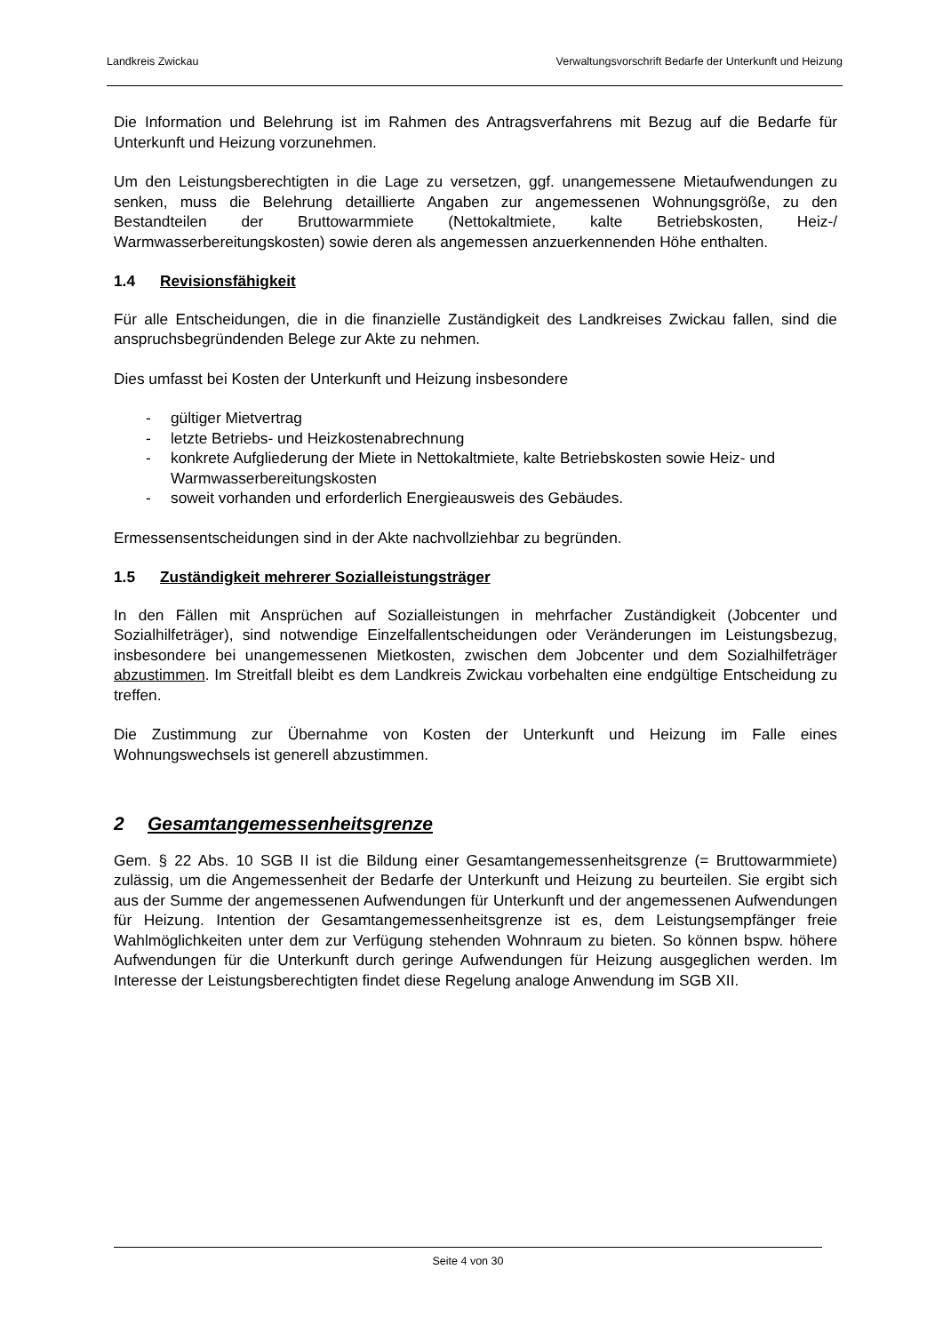Landkreis Zwickau Verwaltungsvorschrift Bedarfe der Unterkunft und Heizung
Die Information und Belehrung ist im Rahmen des Antragsverfahrens mit Bezug auf die Bedarfe für Unterkunft und Heizung vorzunehmen.
Um den Leistungsberechtigten in die Lage zu versetzen, ggf. unangemessene Mietaufwendungen zu senken, muss die Belehrung detaillierte Angaben zur angemessenen Wohnungsgröße, zu den Bestandteilen der Bruttowarmmiete (Nettokaltmiete, kalte Betriebskosten, Heiz-/ Warmwasserbereitungskosten) sowie deren als angemessen anzuerkennenden Höhe enthalten.
1.4 Revisionsfähigkeit
Für alle Entscheidungen, die in die finanzielle Zuständigkeit des Landkreises Zwickau fallen, sind die anspruchsbegründenden Belege zur Akte zu nehmen.
Dies umfasst bei Kosten der Unterkunft und Heizung insbesondere
- gültiger Mietvertrag
- letzte Betriebs- und Heizkostenabrechnung
- konkrete Aufgliederung der Miete in Nettokaltmiete, kalte Betriebskosten sowie Heiz- und Warmwasserbereitungskosten
- soweit vorhanden und erforderlich Energieausweis des Gebäudes.
Ermessensentscheidungen sind in der Akte nachvollziehbar zu begründen.
1.5 Zuständigkeit mehrerer Sozialleistungsträger
In den Fällen mit Ansprüchen auf Sozialleistungen in mehrfacher Zuständigkeit (Jobcenter und Sozialhilfeträger), sind notwendige Einzelfallentscheidungen oder Veränderungen im Leistungsbezug, insbesondere bei unangemessenen Mietkosten, zwischen dem Jobcenter und dem Sozialhilfeträger abzustimmen. Im Streitfall bleibt es dem Landkreis Zwickau vorbehalten eine endgültige Entscheidung zu treffen.
Die Zustimmung zur Übernahme von Kosten der Unterkunft und Heizung im Falle eines Wohnungswechsels ist generell abzustimmen.
2 Gesamtangemessenheitsgrenze
Gem. § 22 Abs. 10 SGB II ist die Bildung einer Gesamtangemessenheitsgrenze (= Bruttowarmmiete) zulässig, um die Angemessenheit der Bedarfe der Unterkunft und Heizung zu beurteilen. Sie ergibt sich aus der Summe der angemessenen Aufwendungen für Unterkunft und der angemessenen Aufwendungen für Heizung. Intention der Gesamtangemessenheitsgrenze ist es, dem Leistungsempfänger freie Wahlmöglichkeiten unter dem zur Verfügung stehenden Wohnraum zu bieten. So können bspw. höhere Aufwendungen für die Unterkunft durch geringe Aufwendungen für Heizung ausgeglichen werden. Im Interesse der Leistungsberechtigten findet diese Regelung analoge Anwendung im SGB XII.
Seite 4 von 30